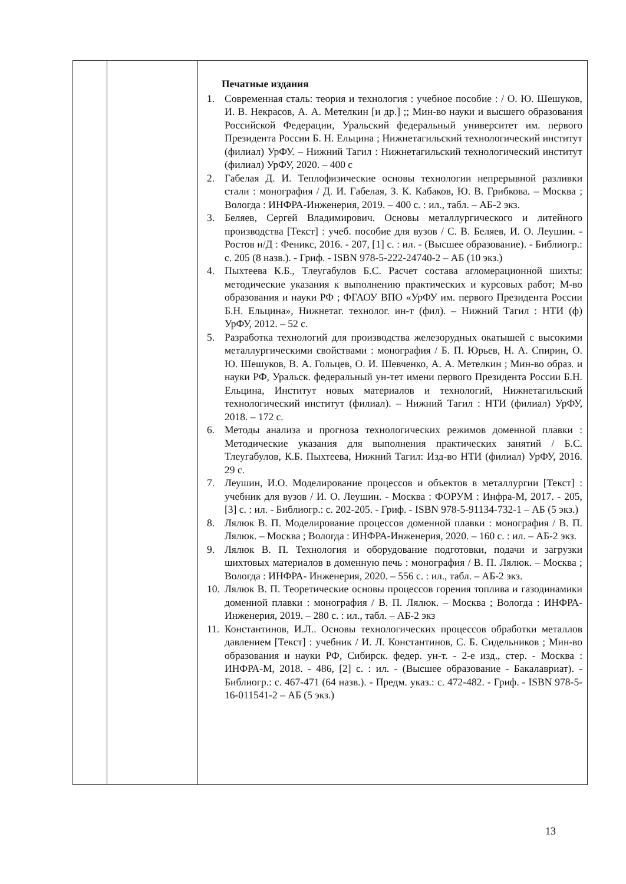| | | Печатные издания 1. Современная сталь: теория и технология : учебное пособие : / О. Ю. Шешуков, И. В. Некрасов, А. А. Метелкин [и др.] ;; Мин-во науки и высшего образования Российской Федерации, Уральский федеральный университет им. первого Президента России Б. Н. Ельцина ; Нижнетагильский технологический институт (филиал) УрФУ. – Нижний Тагил : Нижнетагильский технологический институт (филиал) УрФУ, 2020. – 400 с 2. Габелая Д. И. Теплофизические основы технологии непрерывной разливки стали : монография / Д. И. Габелая, З. К. Кабаков, Ю. В. Грибкова. – Москва ; Вологда : ИНФРА-Инженерия, 2019. – 400 с. : ил., табл. – АБ-2 экз. 3. Беляев, Сергей Владимирович. Основы металлургического и литейного производства [Текст] : учеб. пособие для вузов / С. В. Беляев, И. О. Леушин. - Ростов н/Д : Феникс, 2016. - 207, [1] с. : ил. - (Высшее образование). - Библиогр.: с. 205 (8 назв.). - Гриф. - ISBN 978-5-222-24740-2 – АБ (10 экз.) 4. Пыхтеева К.Б., Тлеугабулов Б.С. Расчет состава агломерационной шихты: методические указания к выполнению практических и курсовых работ; М-во образования и науки РФ ; ФГАОУ ВПО «УрФУ им. первого Президента России Б.Н. Ельцина», Нижнетаг. технолог. ин-т (фил). – Нижний Тагил : НТИ (ф) УрФУ, 2012. – 52 с. 5. Разработка технологий для производства железорудных окатышей с высокими металлургическими свойствами : монография / Б. П. Юрьев, Н. А. Спирин, О. Ю. Шешуков, В. А. Гольцев, О. И. Шевченко, А. А. Метелкин ; Мин-во образ. и науки РФ, Уральск. федеральный ун-тет имени первого Президента России Б.Н. Ельцина, Институт новых материалов и технологий, Нижнетагильский технологический институт (филиал). – Нижний Тагил : НТИ (филиал) УрФУ, 2018. – 172 с. 6. Методы анализа и прогноза технологических режимов доменной плавки : Методические указания для выполнения практических занятий / Б.С. Тлеугабулов, К.Б. Пыхтеева, Нижний Тагил: Изд-во НТИ (филиал) УрФУ, 2016. 29 с. 7. Леушин, И.О. Моделирование процессов и объектов в металлургии [Текст] : учебник для вузов / И. О. Леушин. - Москва : ФОРУМ : Инфра-М, 2017. - 205, [3] с. : ил. - Библиогр.: с. 202-205. - Гриф. - ISBN 978-5-91134-732-1 – АБ (5 экз.) 8. Лялюк В. П. Моделирование процессов доменной плавки : монография / В. П. Лялюк. – Москва ; Вологда : ИНФРА-Инженерия, 2020. – 160 с. : ил. – АБ-2 экз. 9. Лялюк В. П. Технология и оборудование подготовки, подачи и загрузки шихтовых материалов в доменную печь : монография / В. П. Лялюк. – Москва ; Вологда : ИНФРА- Инженерия, 2020. – 556 с. : ил., табл. – АБ-2 экз. 10. Лялюк В. П. Теоретические основы процессов горения топлива и газодинамики доменной плавки : монография / В. П. Лялюк. – Москва ; Вологда : ИНФРА-Инженерия, 2019. – 280 с. : ил., табл. – АБ-2 экз 11. Константинов, И.Л.. Основы технологических процессов обработки металлов давлением [Текст] : учебник / И. Л. Константинов, С. Б. Сидельников ; Мин-во образования и науки РФ, Сибирск. федер. ун-т. - 2-е изд., стер. - Москва : ИНФРА-М, 2018. - 486, [2] с. : ил. - (Высшее образование - Бакалавриат). - Библиогр.: с. 467-471 (64 назв.). - Предм. указ.: с. 472-482. - Гриф. - ISBN 978-5-16-011541-2 – АБ (5 экз.) |
13